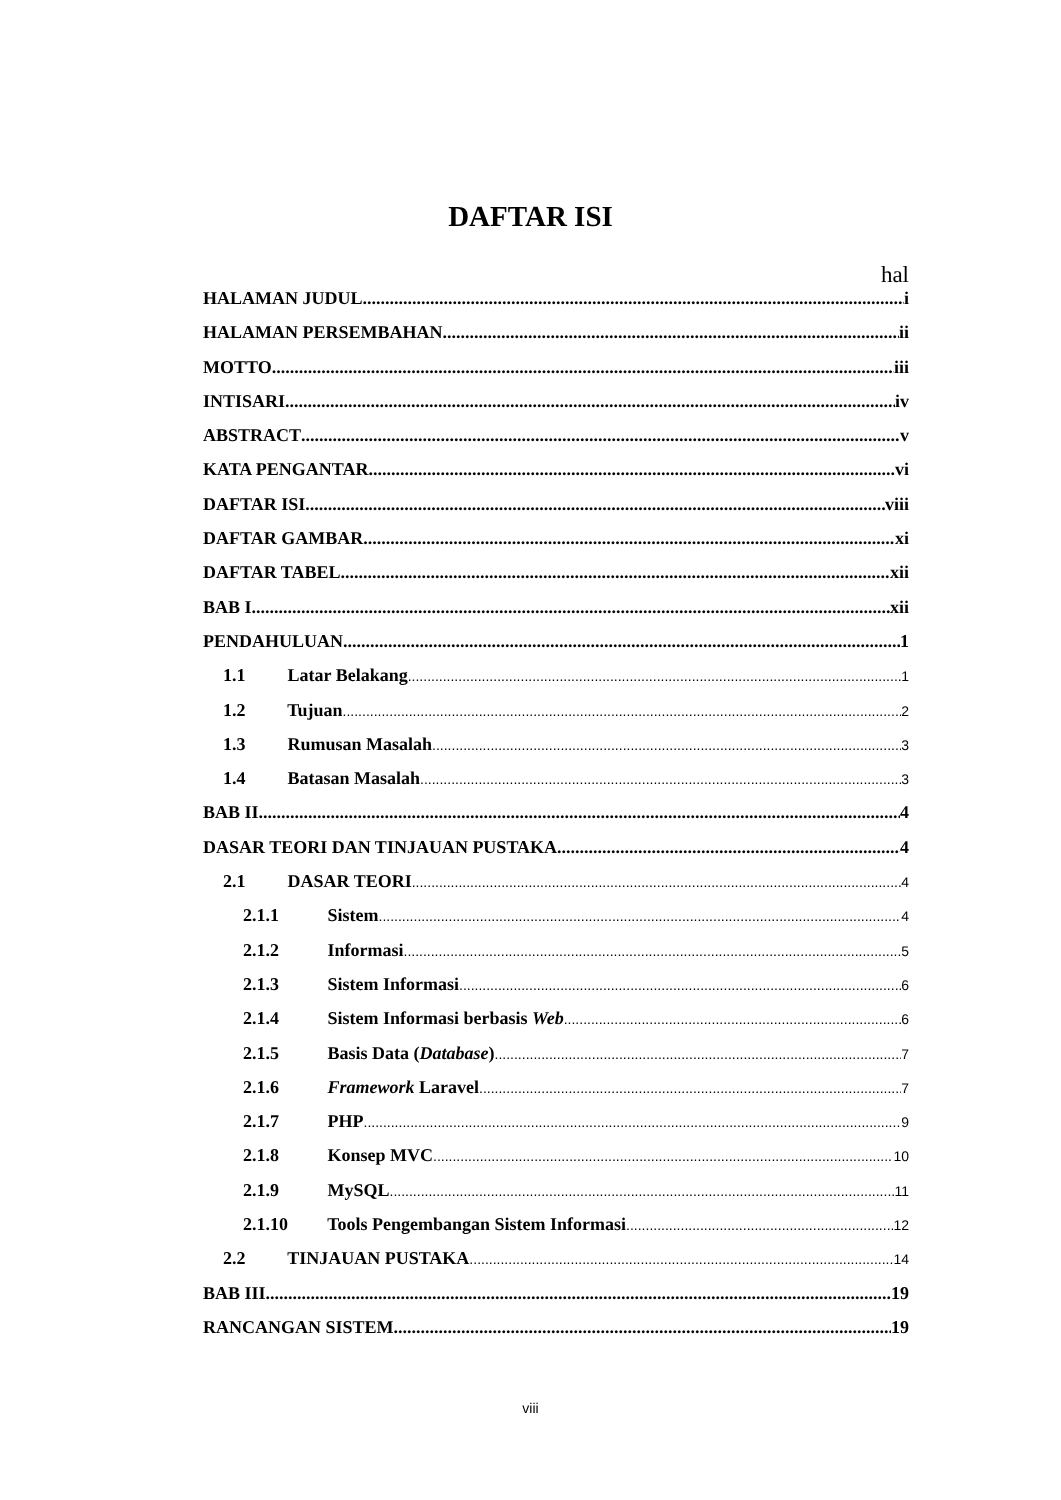DAFTAR ISI
hal
HALAMAN JUDUL i
HALAMAN PERSEMBAHAN ii
MOTTO iii
INTISARI iv
ABSTRACT v
KATA PENGANTAR vi
DAFTAR ISI viii
DAFTAR GAMBAR xi
DAFTAR TABEL xii
BAB I xii
PENDAHULUAN 1
1.1 Latar Belakang 1
1.2 Tujuan 2
1.3 Rumusan Masalah 3
1.4 Batasan Masalah 3
BAB II 4
DASAR TEORI DAN TINJAUAN PUSTAKA 4
2.1 DASAR TEORI 4
2.1.1 Sistem 4
2.1.2 Informasi 5
2.1.3 Sistem Informasi 6
2.1.4 Sistem Informasi berbasis Web 6
2.1.5 Basis Data (Database) 7
2.1.6 Framework Laravel 7
2.1.7 PHP 9
2.1.8 Konsep MVC 10
2.1.9 MySQL 11
2.1.10 Tools Pengembangan Sistem Informasi 12
2.2 TINJAUAN PUSTAKA 14
BAB III 19
RANCANGAN SISTEM 19
viii